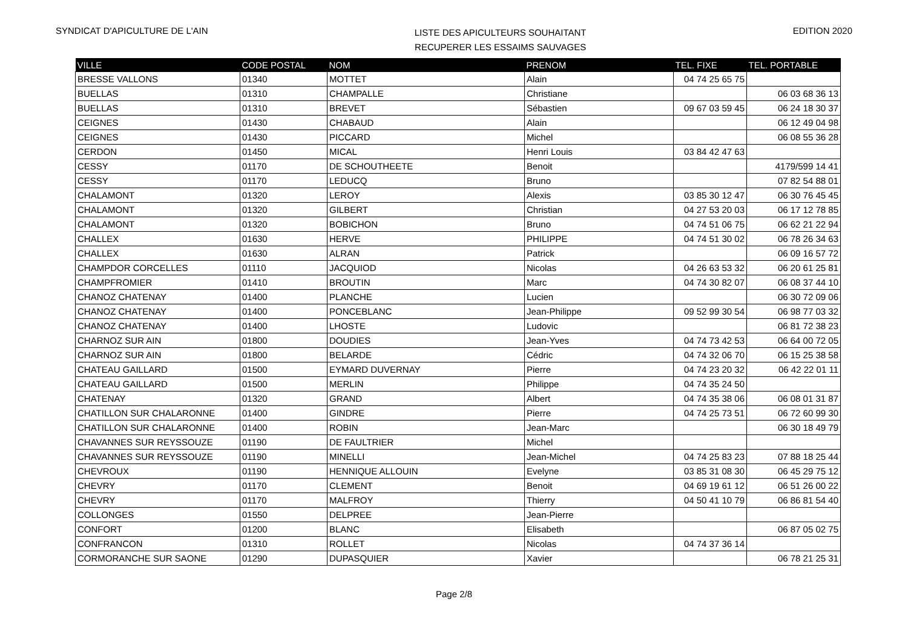SYNDICAT D'APICULTURE DE L'AIN
LISTE DES APICULTEURS SOUHAITANT
RECUPERER LES ESSAIMS SAUVAGES
EDITION 2020
| VILLE | CODE POSTAL | NOM | PRENOM | TEL. FIXE | TEL. PORTABLE |
| --- | --- | --- | --- | --- | --- |
| BRESSE VALLONS | 01340 | MOTTET | Alain | 04 74 25 65 75 | |
| BUELLAS | 01310 | CHAMPALLE | Christiane | | 06 03 68 36 13 |
| BUELLAS | 01310 | BREVET | Sébastien | 09 67 03 59 45 | 06 24 18 30 37 |
| CEIGNES | 01430 | CHABAUD | Alain | | 06 12 49 04 98 |
| CEIGNES | 01430 | PICCARD | Michel | | 06 08 55 36 28 |
| CERDON | 01450 | MICAL | Henri Louis | 03 84 42 47 63 | |
| CESSY | 01170 | DE SCHOUTHEETE | Benoit | | 4179/599 14 41 |
| CESSY | 01170 | LEDUCQ | Bruno | | 07 82 54 88 01 |
| CHALAMONT | 01320 | LEROY | Alexis | 03 85 30 12 47 | 06 30 76 45 45 |
| CHALAMONT | 01320 | GILBERT | Christian | 04 27 53 20 03 | 06 17 12 78 85 |
| CHALAMONT | 01320 | BOBICHON | Bruno | 04 74 51 06 75 | 06 62 21 22 94 |
| CHALLEX | 01630 | HERVE | PHILIPPE | 04 74 51 30 02 | 06 78 26 34 63 |
| CHALLEX | 01630 | ALRAN | Patrick | | 06 09 16 57 72 |
| CHAMPDOR CORCELLES | 01110 | JACQUIOD | Nicolas | 04 26 63 53 32 | 06 20 61 25 81 |
| CHAMPFROMIER | 01410 | BROUTIN | Marc | 04 74 30 82 07 | 06 08 37 44 10 |
| CHANOZ CHATENAY | 01400 | PLANCHE | Lucien | | 06 30 72 09 06 |
| CHANOZ CHATENAY | 01400 | PONCEBLANC | Jean-Philippe | 09 52 99 30 54 | 06 98 77 03 32 |
| CHANOZ CHATENAY | 01400 | LHOSTE | Ludovic | | 06 81 72 38 23 |
| CHARNOZ SUR AIN | 01800 | DOUDIES | Jean-Yves | 04 74 73 42 53 | 06 64 00 72 05 |
| CHARNOZ SUR AIN | 01800 | BELARDE | Cédric | 04 74 32 06 70 | 06 15 25 38 58 |
| CHATEAU GAILLARD | 01500 | EYMARD DUVERNAY | Pierre | 04 74 23 20 32 | 06 42 22 01 11 |
| CHATEAU GAILLARD | 01500 | MERLIN | Philippe | 04 74 35 24 50 | |
| CHATENAY | 01320 | GRAND | Albert | 04 74 35 38 06 | 06 08 01 31 87 |
| CHATILLON SUR CHALARONNE | 01400 | GINDRE | Pierre | 04 74 25 73 51 | 06 72 60 99 30 |
| CHATILLON SUR CHALARONNE | 01400 | ROBIN | Jean-Marc | | 06 30 18 49 79 |
| CHAVANNES SUR REYSSOUZE | 01190 | DE FAULTRIER | Michel | | |
| CHAVANNES SUR REYSSOUZE | 01190 | MINELLI | Jean-Michel | 04 74 25 83 23 | 07 88 18 25 44 |
| CHEVROUX | 01190 | HENNIQUE ALLOUIN | Evelyne | 03 85 31 08 30 | 06 45 29 75 12 |
| CHEVRY | 01170 | CLEMENT | Benoit | 04 69 19 61 12 | 06 51 26 00 22 |
| CHEVRY | 01170 | MALFROY | Thierry | 04 50 41 10 79 | 06 86 81 54 40 |
| COLLONGES | 01550 | DELPREE | Jean-Pierre | | |
| CONFORT | 01200 | BLANC | Elisabeth | | 06 87 05 02 75 |
| CONFRANCON | 01310 | ROLLET | Nicolas | 04 74 37 36 14 | |
| CORMORANCHE SUR SAONE | 01290 | DUPASQUIER | Xavier | | 06 78 21 25 31 |
Page 2/8